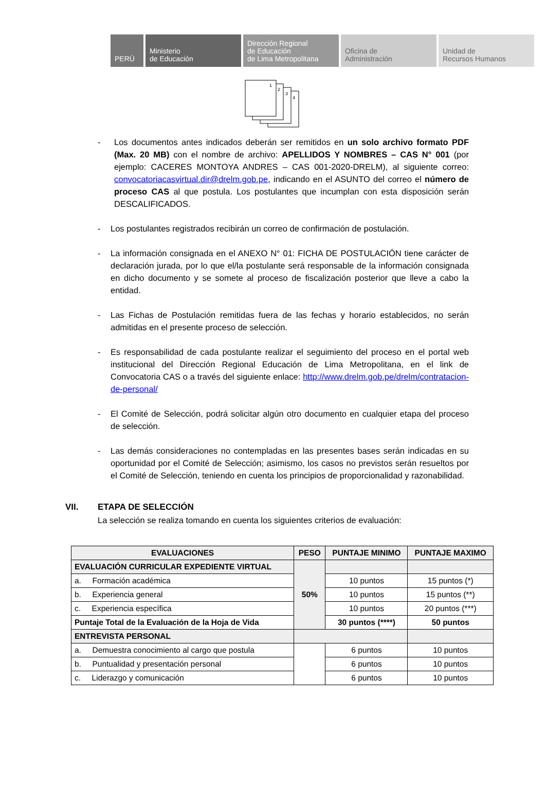PERÚ Ministerio
de Educación
Dirección Regional
de Educación
de Lima Metropolitana
Oficina de
Administración
Unidad de
Recursos Humanos
1
2
3
4
- Los documentos antes indicados deberán ser remitidos en un solo archivo formato PDF (Max. 20 MB) con el nombre de archivo: APELLIDOS Y NOMBRES – CAS N° 001 (por ejemplo: CACERES MONTOYA ANDRES – CAS 001-2020-DRELM), al siguiente correo: convocatoriacasvirtual.dir@drelm.gob.pe, indicando en el ASUNTO del correo el número de proceso CAS al que postula. Los postulantes que incumplan con esta disposición serán DESCALIFICADOS.
- Los postulantes registrados recibirán un correo de confirmación de postulación.
- La información consignada en el ANEXO N° 01: FICHA DE POSTULACIÓN tiene carácter de declaración jurada, por lo que el/la postulante será responsable de la información consignada en dicho documento y se somete al proceso de fiscalización posterior que lleve a cabo la entidad.
- Las Fichas de Postulación remitidas fuera de las fechas y horario establecidos, no serán admitidas en el presente proceso de selección.
- Es responsabilidad de cada postulante realizar el seguimiento del proceso en el portal web institucional del Dirección Regional Educación de Lima Metropolitana, en el link de Convocatoria CAS o a través del siguiente enlace: http://www.drelm.gob.pe/drelm/contratacion-de-personal/
- El Comité de Selección, podrá solicitar algún otro documento en cualquier etapa del proceso de selección.
- Las demás consideraciones no contempladas en las presentes bases serán indicadas en su oportunidad por el Comité de Selección; asimismo, los casos no previstos serán resueltos por el Comité de Selección, teniendo en cuenta los principios de proporcionalidad y razonabilidad.
VII. ETAPA DE SELECCIÓN
La selección se realiza tomando en cuenta los siguientes criterios de evaluación:
| EVALUACIONES | PESO | PUNTAJE MINIMO | PUNTAJE MAXIMO |
| --- | --- | --- | --- |
| EVALUACIÓN CURRICULAR EXPEDIENTE VIRTUAL | 50% | | |
| a. Formación académica | | 10 puntos | 15 puntos (*) |
| b. Experiencia general | | 10 puntos | 15 puntos (**) |
| c. Experiencia específica | | 10 puntos | 20 puntos (***) |
| Puntaje Total de la Evaluación de la Hoja de Vida | | 30 puntos (****) | 50 puntos |
| ENTREVISTA PERSONAL | | | |
| a. Demuestra conocimiento al cargo que postula | | 6 puntos | 10 puntos |
| b. Puntualidad y presentación personal | | 6 puntos | 10 puntos |
| c. Liderazgo y comunicación | | 6 puntos | 10 puntos |